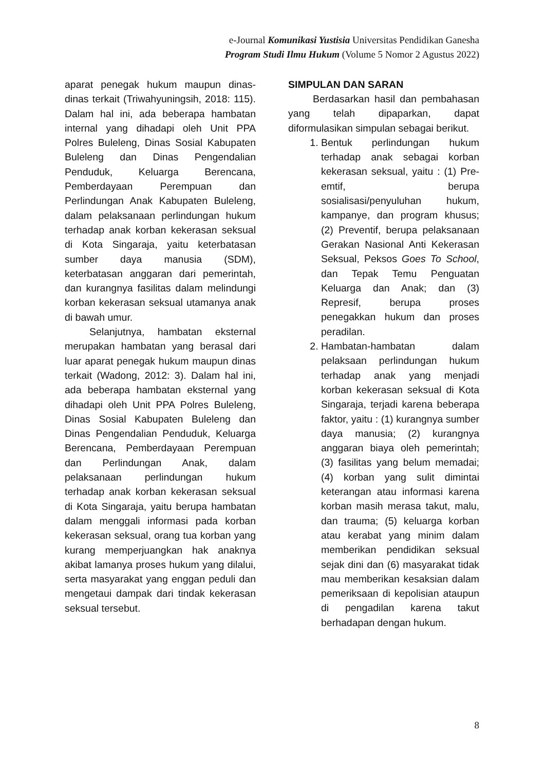e-Journal Komunikasi Yustisia Universitas Pendidikan Ganesha
Program Studi Ilmu Hukum (Volume 5 Nomor 2 Agustus 2022)
aparat penegak hukum maupun dinas-dinas terkait (Triwahyuningsih, 2018: 115). Dalam hal ini, ada beberapa hambatan internal yang dihadapi oleh Unit PPA Polres Buleleng, Dinas Sosial Kabupaten Buleleng dan Dinas Pengendalian Penduduk, Keluarga Berencana, Pemberdayaan Perempuan dan Perlindungan Anak Kabupaten Buleleng, dalam pelaksanaan perlindungan hukum terhadap anak korban kekerasan seksual di Kota Singaraja, yaitu keterbatasan sumber daya manusia (SDM), keterbatasan anggaran dari pemerintah, dan kurangnya fasilitas dalam melindungi korban kekerasan seksual utamanya anak di bawah umur.
Selanjutnya, hambatan eksternal merupakan hambatan yang berasal dari luar aparat penegak hukum maupun dinas terkait (Wadong, 2012: 3). Dalam hal ini, ada beberapa hambatan eksternal yang dihadapi oleh Unit PPA Polres Buleleng, Dinas Sosial Kabupaten Buleleng dan Dinas Pengendalian Penduduk, Keluarga Berencana, Pemberdayaan Perempuan dan Perlindungan Anak, dalam pelaksanaan perlindungan hukum terhadap anak korban kekerasan seksual di Kota Singaraja, yaitu berupa hambatan dalam menggali informasi pada korban kekerasan seksual, orang tua korban yang kurang memperjuangkan hak anaknya akibat lamanya proses hukum yang dilalui, serta masyarakat yang enggan peduli dan mengetaui dampak dari tindak kekerasan seksual tersebut.
SIMPULAN DAN SARAN
Berdasarkan hasil dan pembahasan yang telah dipaparkan, dapat diformulasikan simpulan sebagai berikut.
1. Bentuk perlindungan hukum terhadap anak sebagai korban kekerasan seksual, yaitu : (1) Pre-emtif, berupa sosialisasi/penyuluhan hukum, kampanye, dan program khusus; (2) Preventif, berupa pelaksanaan Gerakan Nasional Anti Kekerasan Seksual, Peksos Goes To School, dan Tepak Temu Penguatan Keluarga dan Anak; dan (3) Represif, berupa proses penegakkan hukum dan proses peradilan.
2. Hambatan-hambatan dalam pelaksaan perlindungan hukum terhadap anak yang menjadi korban kekerasan seksual di Kota Singaraja, terjadi karena beberapa faktor, yaitu : (1) kurangnya sumber daya manusia; (2) kurangnya anggaran biaya oleh pemerintah; (3) fasilitas yang belum memadai; (4) korban yang sulit dimintai keterangan atau informasi karena korban masih merasa takut, malu, dan trauma; (5) keluarga korban atau kerabat yang minim dalam memberikan pendidikan seksual sejak dini dan (6) masyarakat tidak mau memberikan kesaksian dalam pemeriksaan di kepolisian ataupun di pengadilan karena takut berhadapan dengan hukum.
8